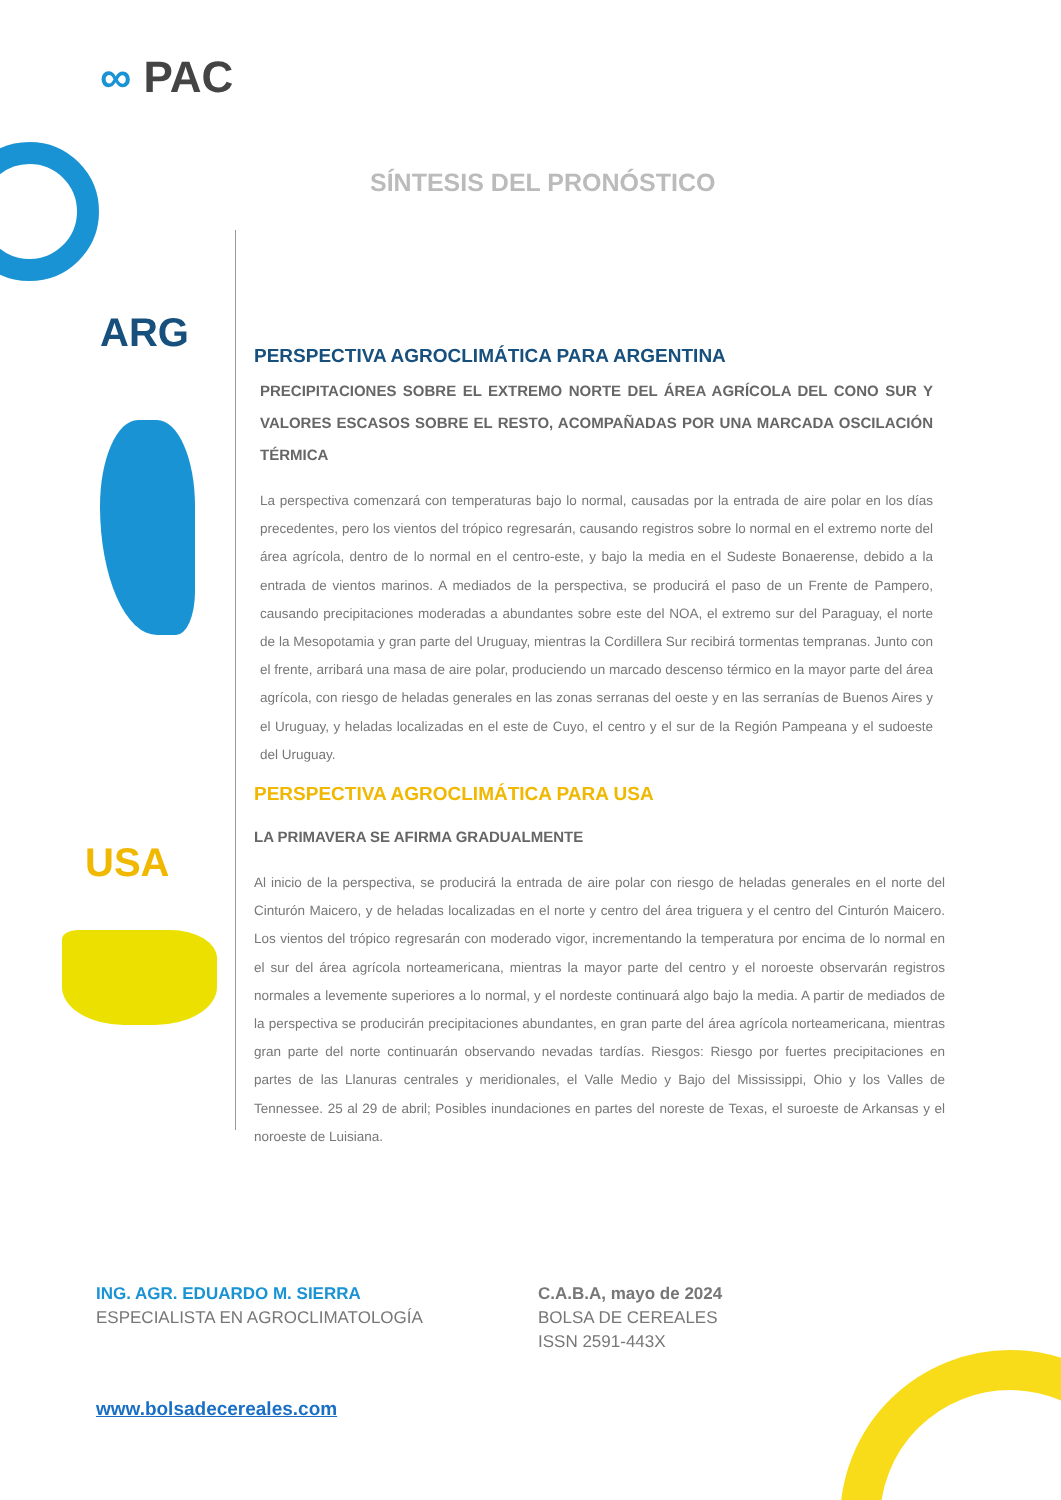∞ PAC
SÍNTESIS DEL PRONÓSTICO
ARG
USA
PERSPECTIVA AGROCLIMÁTICA PARA ARGENTINA
PRECIPITACIONES SOBRE EL EXTREMO NORTE DEL ÁREA AGRÍCOLA DEL CONO SUR Y VALORES ESCASOS SOBRE EL RESTO, ACOMPAÑADAS POR UNA MARCADA OSCILACIÓN TÉRMICA
La perspectiva comenzará con temperaturas bajo lo normal, causadas por la entrada de aire polar en los días precedentes, pero los vientos del trópico regresarán, causando registros sobre lo normal en el extremo norte del área agrícola, dentro de lo normal en el centro-este, y bajo la media en el Sudeste Bonaerense, debido a la entrada de vientos marinos. A mediados de la perspectiva, se producirá el paso de un Frente de Pampero, causando precipitaciones moderadas a abundantes sobre este del NOA, el extremo sur del Paraguay, el norte de la Mesopotamia y gran parte del Uruguay, mientras la Cordillera Sur recibirá tormentas tempranas. Junto con el frente, arribará una masa de aire polar, produciendo un marcado descenso térmico en la mayor parte del área agrícola, con riesgo de heladas generales en las zonas serranas del oeste y en las serranías de Buenos Aires y el Uruguay, y heladas localizadas en el este de Cuyo, el centro y el sur de la Región Pampeana y el sudoeste del Uruguay.
PERSPECTIVA AGROCLIMÁTICA PARA USA
LA PRIMAVERA SE AFIRMA GRADUALMENTE
Al inicio de la perspectiva, se producirá la entrada de aire polar con riesgo de heladas generales en el norte del Cinturón Maicero, y de heladas localizadas en el norte y centro del área triguera y el centro del Cinturón Maicero. Los vientos del trópico regresarán con moderado vigor, incrementando la temperatura por encima de lo normal en el sur del área agrícola norteamericana, mientras la mayor parte del centro y el noroeste observarán registros normales a levemente superiores a lo normal, y el nordeste continuará algo bajo la media. A partir de mediados de la perspectiva se producirán precipitaciones abundantes, en gran parte del área agrícola norteamericana, mientras gran parte del norte continuarán observando nevadas tardías. Riesgos: Riesgo por fuertes precipitaciones en partes de las Llanuras centrales y meridionales, el Valle Medio y Bajo del Mississippi, Ohio y los Valles de Tennessee. 25 al 29 de abril; Posibles inundaciones en partes del noreste de Texas, el suroeste de Arkansas y el noroeste de Luisiana.
ING. AGR. EDUARDO M. SIERRA
ESPECIALISTA EN AGROCLIMATOLOGÍA
C.A.B.A, mayo de 2024
BOLSA DE CEREALES
ISSN 2591-443X
www.bolsadecereales.com